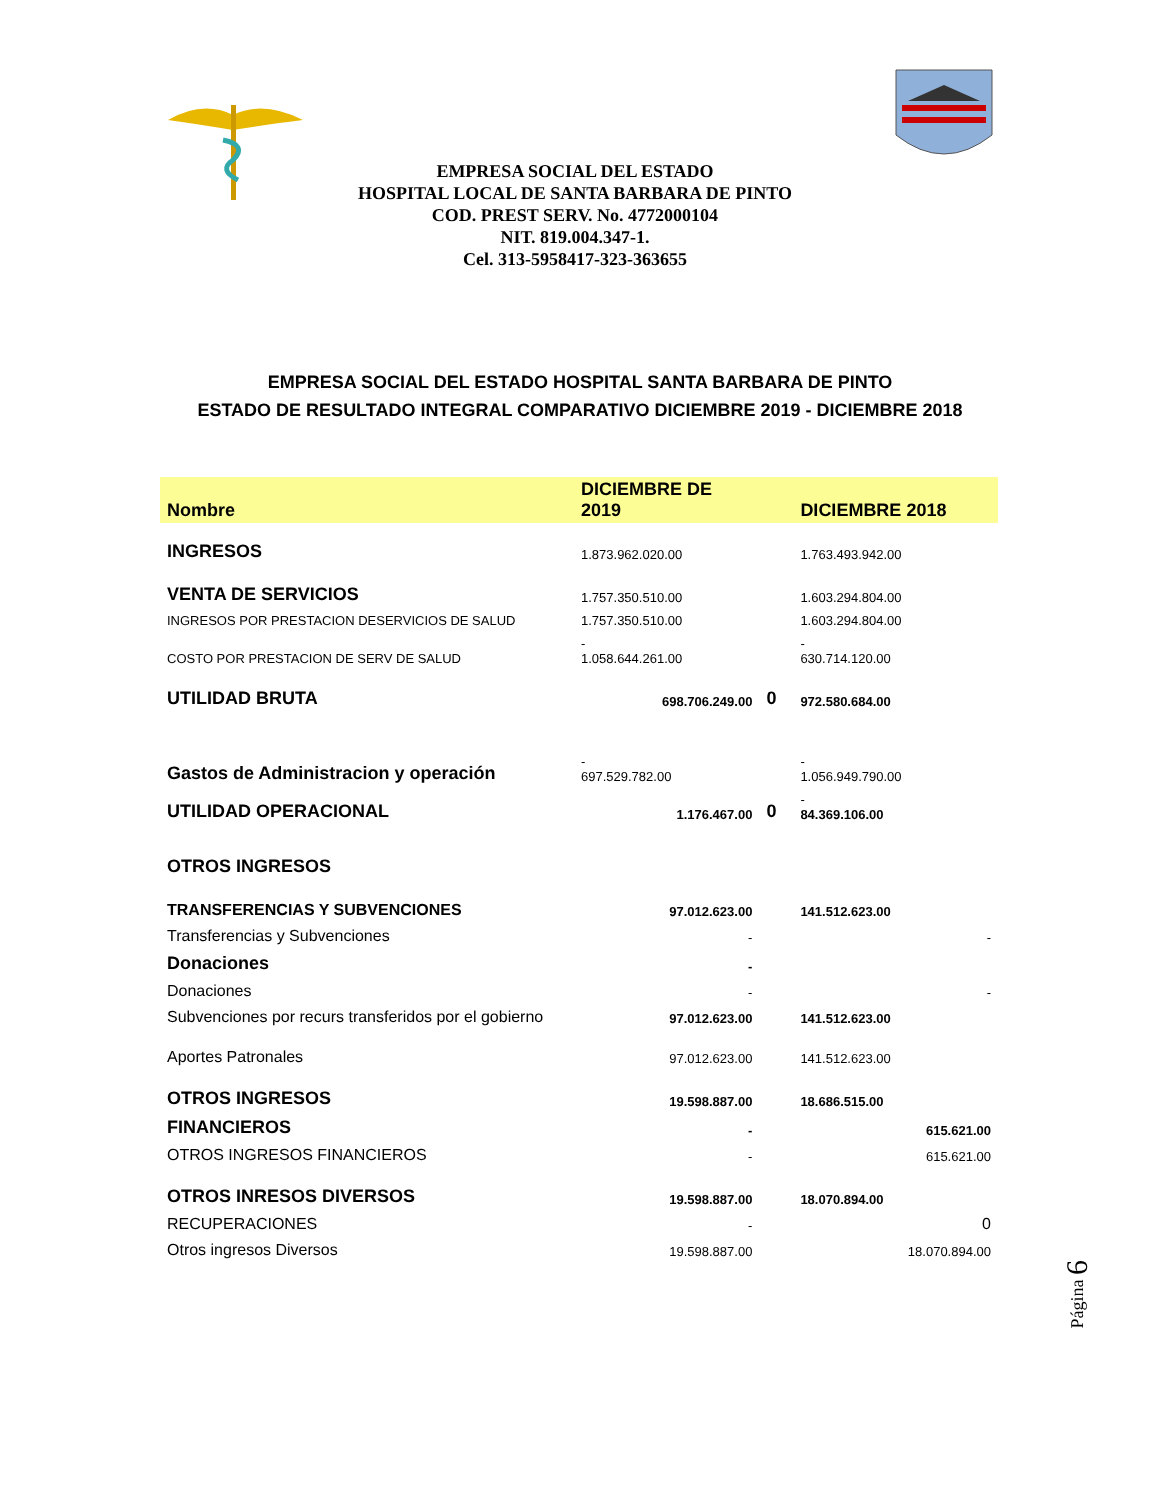EMPRESA SOCIAL DEL ESTADO
HOSPITAL LOCAL DE SANTA BARBARA DE PINTO
COD. PREST SERV. No. 4772000104
NIT. 819.004.347-1.
Cel. 313-5958417-323-363655
EMPRESA SOCIAL DEL ESTADO HOSPITAL SANTA BARBARA DE PINTO
ESTADO DE RESULTADO INTEGRAL COMPARATIVO DICIEMBRE 2019 - DICIEMBRE 2018
| Nombre | DICIEMBRE DE 2019 | | DICIEMBRE 2018 |
| --- | --- | --- | --- |
| INGRESOS | 1.873.962.020.00 | | 1.763.493.942.00 |
| VENTA DE SERVICIOS | 1.757.350.510.00 | | 1.603.294.804.00 |
| INGRESOS POR PRESTACION DESERVICIOS DE SALUD | 1.757.350.510.00 | | 1.603.294.804.00 |
| COSTO POR PRESTACION DE SERV DE SALUD | - 1.058.644.261.00 | | - 630.714.120.00 |
| UTILIDAD BRUTA | 698.706.249.00 | 0 | 972.580.684.00 |
| Gastos de Administracion y operación | - 697.529.782.00 | | - 1.056.949.790.00 |
| UTILIDAD OPERACIONAL | 1.176.467.00 | 0 | - 84.369.106.00 |
| OTROS INGRESOS | | | |
| TRANSFERENCIAS Y SUBVENCIONES | 97.012.623.00 | | 141.512.623.00 |
| Transferencias y Subvenciones | - | | - |
| Donaciones | - | | |
| Donaciones | - | | - |
| Subvenciones por recurs transferidos por el gobierno | 97.012.623.00 | | 141.512.623.00 |
| Aportes Patronales | 97.012.623.00 | | 141.512.623.00 |
| OTROS INGRESOS | 19.598.887.00 | | 18.686.515.00 |
| FINANCIEROS | - | | 615.621.00 |
| OTROS INGRESOS FINANCIEROS | - | | 615.621.00 |
| OTROS INRESOS DIVERSOS | 19.598.887.00 | | 18.070.894.00 |
| RECUPERACIONES | - | | 0 |
| Otros ingresos Diversos | 19.598.887.00 | | 18.070.894.00 |
Página 6